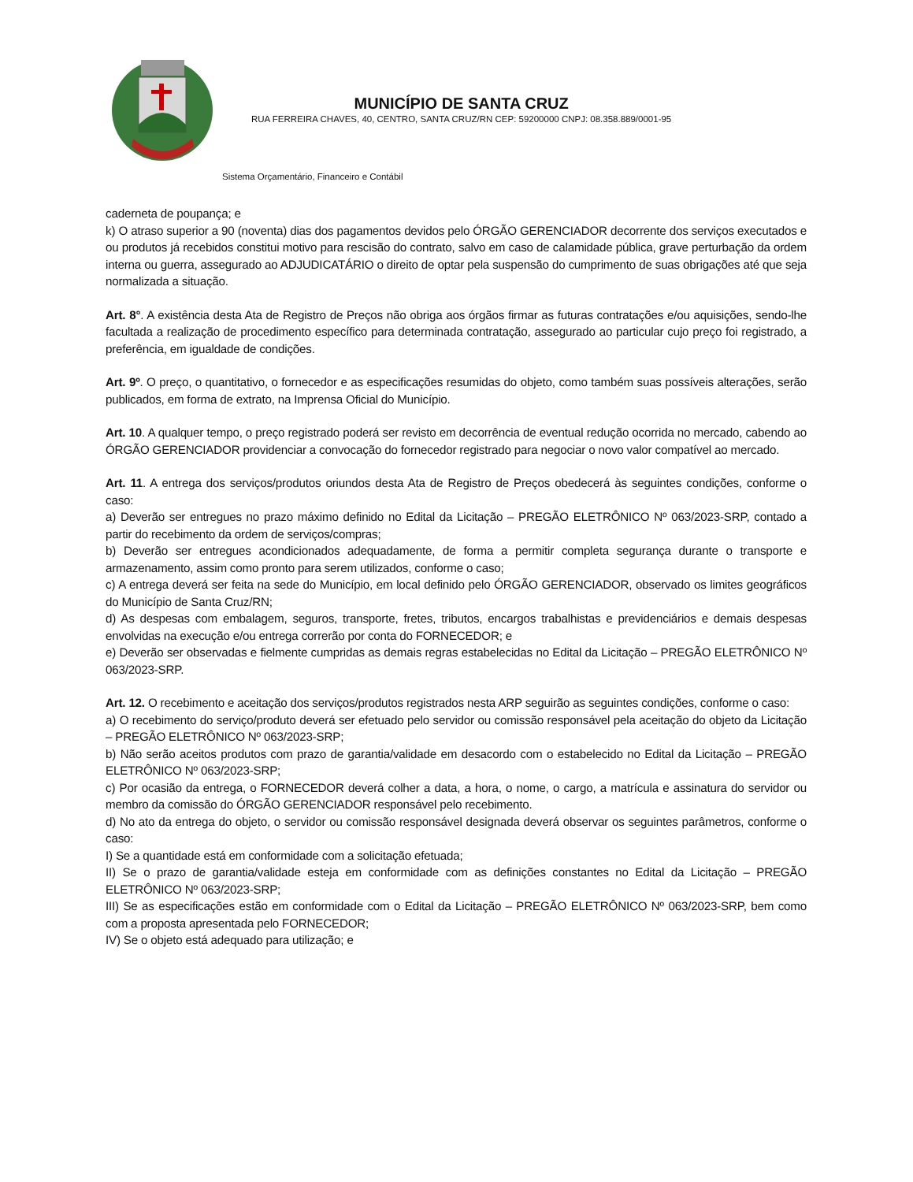MUNICÍPIO DE SANTA CRUZ
RUA FERREIRA CHAVES, 40, CENTRO, SANTA CRUZ/RN CEP: 59200000 CNPJ: 08.358.889/0001-95
Sistema Orçamentário, Financeiro e Contábil
caderneta de poupança; e
k) O atraso superior a 90 (noventa) dias dos pagamentos devidos pelo ÓRGÃO GERENCIADOR decorrente dos serviços executados e ou produtos já recebidos constitui motivo para rescisão do contrato, salvo em caso de calamidade pública, grave perturbação da ordem interna ou guerra, assegurado ao ADJUDICATÁRIO o direito de optar pela suspensão do cumprimento de suas obrigações até que seja normalizada a situação.
Art. 8°. A existência desta Ata de Registro de Preços não obriga aos órgãos firmar as futuras contratações e/ou aquisições, sendo-lhe facultada a realização de procedimento específico para determinada contratação, assegurado ao particular cujo preço foi registrado, a preferência, em igualdade de condições.
Art. 9º. O preço, o quantitativo, o fornecedor e as especificações resumidas do objeto, como também suas possíveis alterações, serão publicados, em forma de extrato, na Imprensa Oficial do Município.
Art. 10. A qualquer tempo, o preço registrado poderá ser revisto em decorrência de eventual redução ocorrida no mercado, cabendo ao ÓRGÃO GERENCIADOR providenciar a convocação do fornecedor registrado para negociar o novo valor compatível ao mercado.
Art. 11. A entrega dos serviços/produtos oriundos desta Ata de Registro de Preços obedecerá às seguintes condições, conforme o caso:
a) Deverão ser entregues no prazo máximo definido no Edital da Licitação – PREGÃO ELETRÔNICO Nº 063/2023-SRP, contado a partir do recebimento da ordem de serviços/compras;
b) Deverão ser entregues acondicionados adequadamente, de forma a permitir completa segurança durante o transporte e armazenamento, assim como pronto para serem utilizados, conforme o caso;
c) A entrega deverá ser feita na sede do Município, em local definido pelo ÓRGÃO GERENCIADOR, observado os limites geográficos do Município de Santa Cruz/RN;
d) As despesas com embalagem, seguros, transporte, fretes, tributos, encargos trabalhistas e previdenciários e demais despesas envolvidas na execução e/ou entrega correrão por conta do FORNECEDOR; e
e) Deverão ser observadas e fielmente cumpridas as demais regras estabelecidas no Edital da Licitação – PREGÃO ELETRÔNICO Nº 063/2023-SRP.
Art. 12. O recebimento e aceitação dos serviços/produtos registrados nesta ARP seguirão as seguintes condições, conforme o caso:
a) O recebimento do serviço/produto deverá ser efetuado pelo servidor ou comissão responsável pela aceitação do objeto da Licitação – PREGÃO ELETRÔNICO Nº 063/2023-SRP;
b) Não serão aceitos produtos com prazo de garantia/validade em desacordo com o estabelecido no Edital da Licitação – PREGÃO ELETRÔNICO Nº 063/2023-SRP;
c) Por ocasião da entrega, o FORNECEDOR deverá colher a data, a hora, o nome, o cargo, a matrícula e assinatura do servidor ou membro da comissão do ÓRGÃO GERENCIADOR responsável pelo recebimento.
d) No ato da entrega do objeto, o servidor ou comissão responsável designada deverá observar os seguintes parâmetros, conforme o caso:
I) Se a quantidade está em conformidade com a solicitação efetuada;
II) Se o prazo de garantia/validade esteja em conformidade com as definições constantes no Edital da Licitação – PREGÃO ELETRÔNICO Nº 063/2023-SRP;
III) Se as especificações estão em conformidade com o Edital da Licitação – PREGÃO ELETRÔNICO Nº 063/2023-SRP, bem como com a proposta apresentada pelo FORNECEDOR;
IV) Se o objeto está adequado para utilização; e